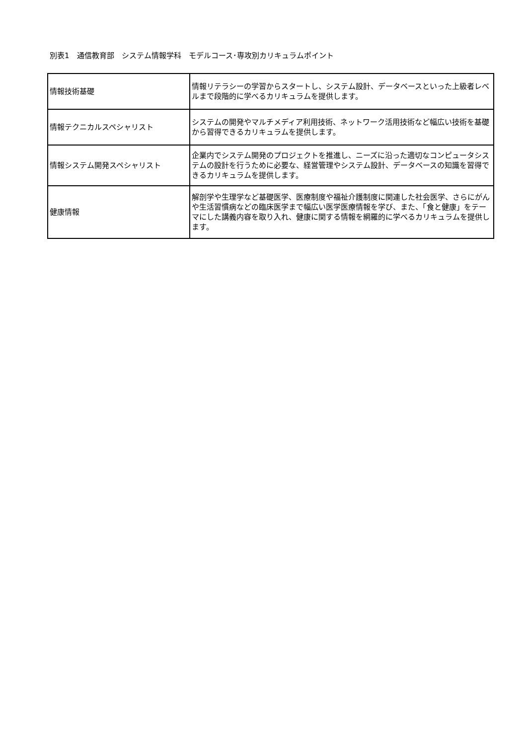別表1　通信教育部　システム情報学科　モデルコース･専攻別カリキュラムポイント
| 情報技術基礎 | 情報リテラシーの学習からスタートし、システム設計、データベースといった上級者レベルまで段階的に学べるカリキュラムを提供します。 |
| 情報テクニカルスペシャリスト | システムの開発やマルチメディア利用技術、ネットワーク活用技術など幅広い技術を基礎から習得できるカリキュラムを提供します。 |
| 情報システム開発スペシャリスト | 企業内でシステム開発のプロジェクトを推進し、ニーズに沿った適切なコンピュータシステムの設計を行うために必要な、経営管理やシステム設計、データベースの知識を習得できるカリキュラムを提供します。 |
| 健康情報 | 解剖学や生理学など基礎医学、医療制度や福祉介護制度に関連した社会医学、さらにがんや生活習慣病などの臨床医学まで幅広い医学医療情報を学び、また、「食と健康」をテーマにした講義内容を取り入れ、健康に関する情報を網羅的に学べるカリキュラムを提供します。 |